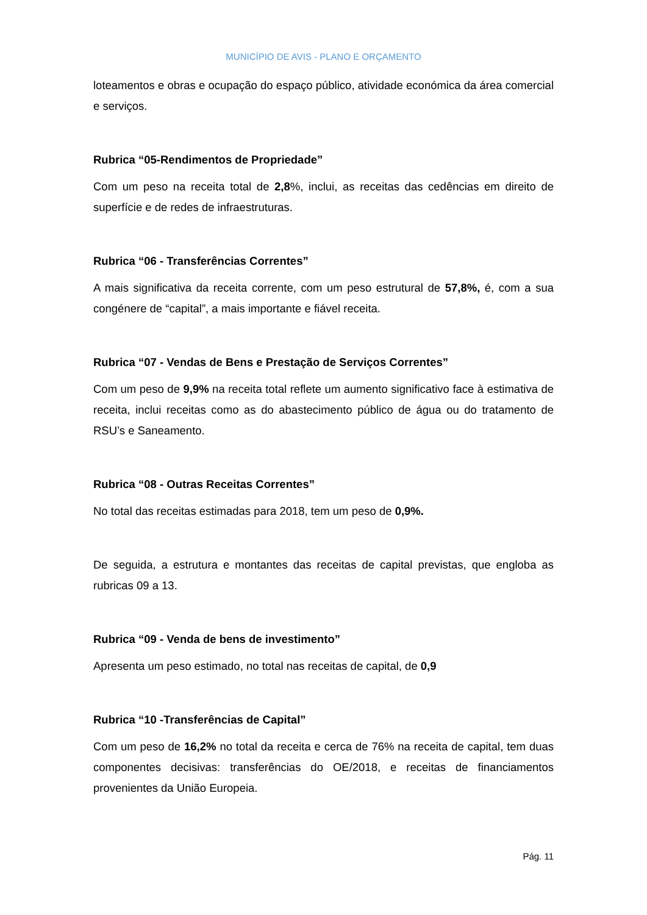MUNICÍPIO DE AVIS - PLANO E ORÇAMENTO
loteamentos e obras e ocupação do espaço público, atividade económica da área comercial e serviços.
Rubrica “05-Rendimentos de Propriedade”
Com um peso na receita total de 2,8%, inclui, as receitas das cedências em direito de superfície e de redes de infraestruturas.
Rubrica “06 - Transferências Correntes”
A mais significativa da receita corrente, com um peso estrutural de 57,8%, é, com a sua congénere de “capital”, a mais importante e fiável receita.
Rubrica “07 - Vendas de Bens e Prestação de Serviços Correntes”
Com um peso de 9,9% na receita total reflete um aumento significativo face à estimativa de receita, inclui receitas como as do abastecimento público de água ou do tratamento de RSU’s e Saneamento.
Rubrica “08 - Outras Receitas Correntes”
No total das receitas estimadas para 2018, tem um peso de 0,9%.
De seguida, a estrutura e montantes das receitas de capital previstas, que engloba as rubricas 09 a 13.
Rubrica “09 - Venda de bens de investimento”
Apresenta um peso estimado, no total nas receitas de capital, de 0,9
Rubrica “10 -Transferências de Capital”
Com um peso de 16,2% no total da receita e cerca de 76% na receita de capital, tem duas componentes decisivas: transferências do OE/2018, e receitas de financiamentos provenientes da União Europeia.
Pág. 11